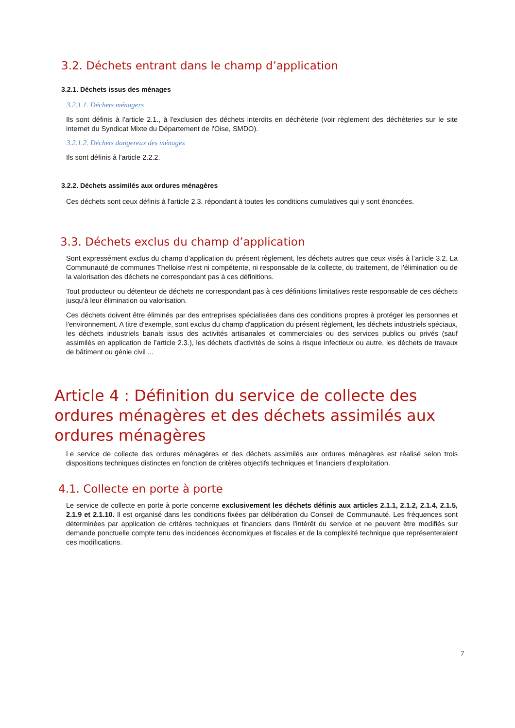3.2. Déchets entrant dans le champ d’application
3.2.1. Déchets issus des ménages
3.2.1.1. Déchets ménagers
Ils sont définis à l'article 2.1., à l'exclusion des déchets interdits en déchèterie (voir règlement des déchèteries sur le site internet du Syndicat Mixte du Département de l'Oise, SMDO).
3.2.1.2. Déchets dangereux des ménages
Ils sont définis à l’article 2.2.2.
3.2.2. Déchets assimilés aux ordures ménagères
Ces déchets sont ceux définis à l'article 2.3. répondant à toutes les conditions cumulatives qui y sont énoncées.
3.3. Déchets exclus du champ d’application
Sont expressément exclus du champ d’application du présent règlement, les déchets autres que ceux visés à l’article 3.2. La Communauté de communes Thelloise n'est ni compétente, ni responsable de la collecte, du traitement, de l'élimination ou de la valorisation des déchets ne correspondant pas à ces définitions.
Tout producteur ou détenteur de déchets ne correspondant pas à ces définitions limitatives reste responsable de ces déchets jusqu'à leur élimination ou valorisation.
Ces déchets doivent être éliminés par des entreprises spécialisées dans des conditions propres à protéger les personnes et l'environnement. A titre d'exemple, sont exclus du champ d'application du présent règlement, les déchets industriels spéciaux, les déchets industriels banals issus des activités artisanales et commerciales ou des services publics ou privés (sauf assimilés en application de l’article 2.3.), les déchets d'activités de soins à risque infectieux ou autre, les déchets de travaux de bâtiment ou génie civil ...
Article 4 : Définition du service de collecte des ordures ménagères et des déchets assimilés aux ordures ménagères
Le service de collecte des ordures ménagères et des déchets assimilés aux ordures ménagères est réalisé selon trois dispositions techniques distinctes en fonction de critères objectifs techniques et financiers d'exploitation.
4.1. Collecte en porte à porte
Le service de collecte en porte à porte concerne exclusivement les déchets définis aux articles 2.1.1, 2.1.2, 2.1.4, 2.1.5, 2.1.9 et 2.1.10. Il est organisé dans les conditions fixées par délibération du Conseil de Communauté. Les fréquences sont déterminées par application de critères techniques et financiers dans l'intérêt du service et ne peuvent être modifiés sur demande ponctuelle compte tenu des incidences économiques et fiscales et de la complexité technique que représenteraient ces modifications.
7